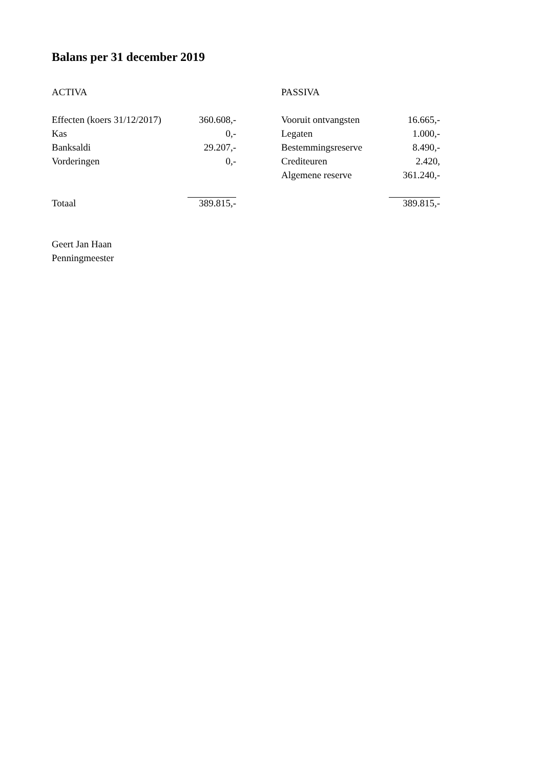Balans per 31 december 2019
| ACTIVA | | | PASSIVA | |
| Effecten (koers 31/12/2017) | 360.608,- | | Vooruit ontvangsten | 16.665,- |
| Kas | 0,- | | Legaten | 1.000,- |
| Banksaldi | 29.207,- | | Bestemmingsreserve | 8.490,- |
| Vorderingen | 0,- | | Crediteuren | 2.420, |
| | | | Algemene reserve | 361.240,- |
| Totaal | 389.815,- | | | 389.815,- |
Geert Jan Haan
Penningmeester